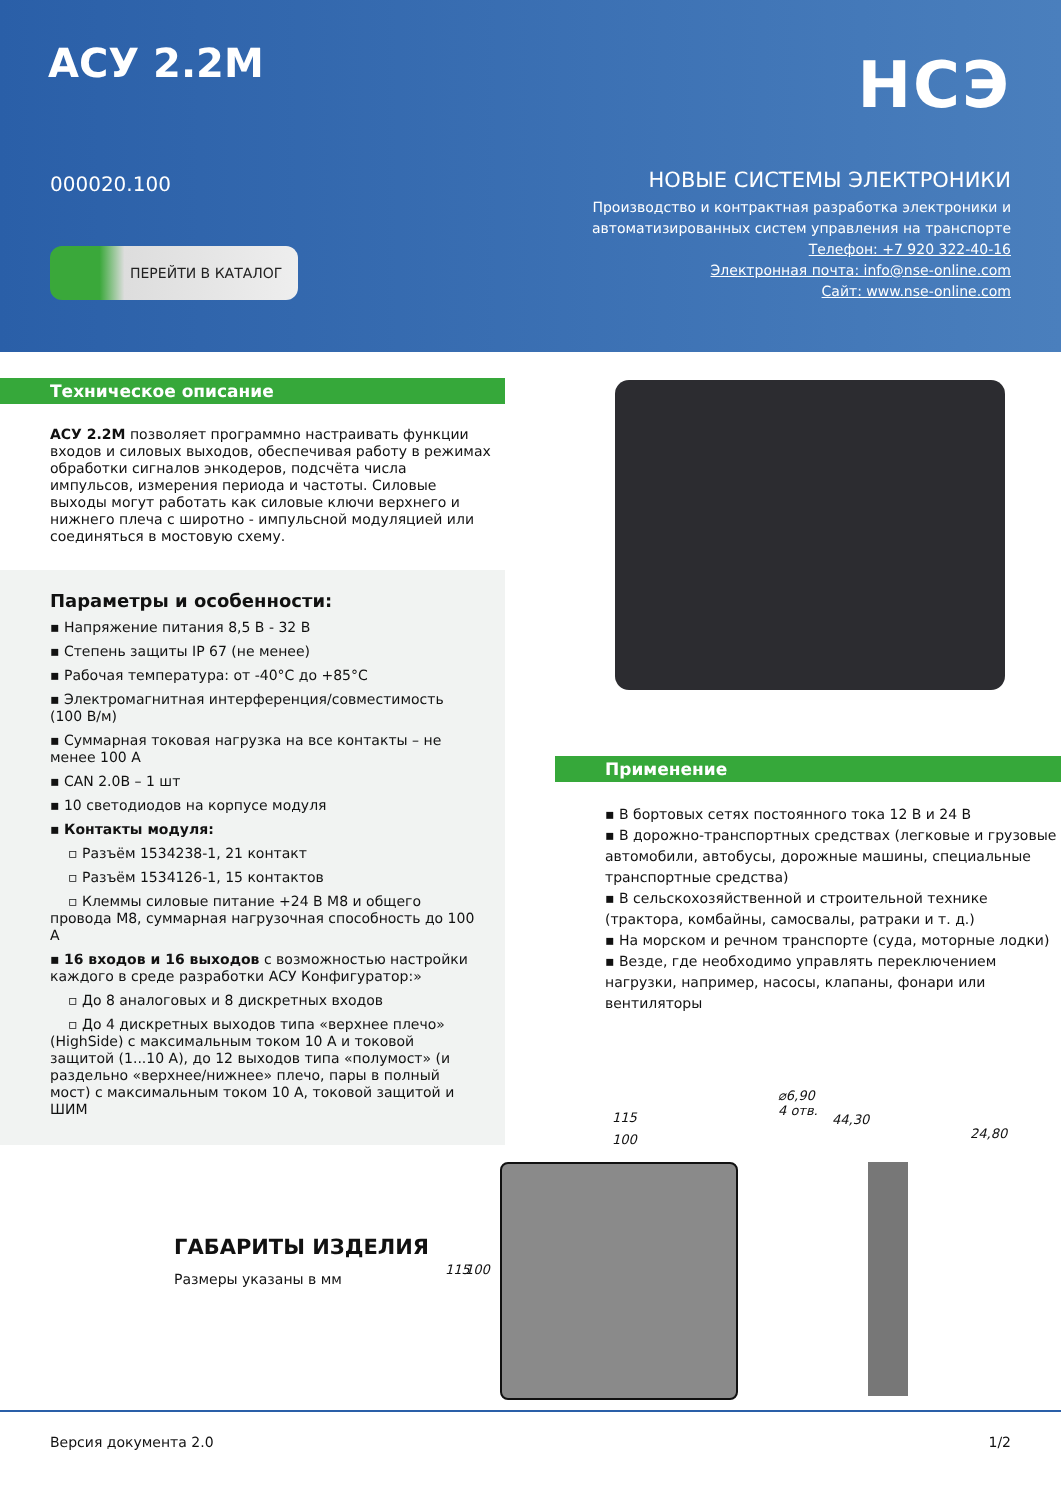АСУ 2.2М
000020.100
ПЕРЕЙТИ В КАТАЛОГ
НСЭ
НОВЫЕ СИСТЕМЫ ЭЛЕКТРОНИКИ
Производство и контрактная разработка электроники и
автоматизированных систем управления на транспорте
Телефон: +7 920 322-40-16
Электронная почта: info@nse-online.com
Сайт: www.nse-online.com
Техническое описание
АСУ 2.2М позволяет программно настраивать функции входов и силовых выходов, обеспечивая работу в режимах обработки сигналов энкодеров, подсчёта числа импульсов, измерения периода и частоты. Силовые выходы могут работать как силовые ключи верхнего и нижнего плеча с широтно - импульсной модуляцией или соединяться в мостовую схему.
Параметры и особенности:
▪ Напряжение питания 8,5 В - 32 В
▪ Степень защиты IP 67 (не менее)
▪ Рабочая температура: от -40°C до +85°C
▪ Электромагнитная интерференция/совместимость (100 В/м)
▪ Суммарная токовая нагрузка на все контакты – не менее 100 А
▪ CAN 2.0B – 1 шт
▪ 10 светодиодов на корпусе модуля
▪ Контакты модуля:
▫ Разъём 1534238-1, 21 контакт
▫ Разъём 1534126-1, 15 контактов
▫ Клеммы силовые питание +24 В М8 и общего провода М8, суммарная нагрузочная способность до 100 А
▪ 16 входов и 16 выходов с возможностью настройки каждого в среде разработки АСУ Конфигуратор:»
▫ До 8 аналоговых и 8 дискретных входов
▫ До 4 дискретных выходов типа «верхнее плечо» (HighSide) с максимальным током 10 А и токовой защитой (1...10 А), до 12 выходов типа «полумост» (и раздельно «верхнее/нижнее» плечо, пары в полный мост) с максимальным током 10 А, токовой защитой и ШИМ
Применение
▪ В бортовых сетях постоянного тока 12 В и 24 В
▪ В дорожно-транспортных средствах (легковые и грузовые автомобили, автобусы, дорожные машины, специальные транспортные средства)
▪ В сельскохозяйственной и строительной технике (трактора, комбайны, самосвалы, ратраки и т. д.)
▪ На морском и речном транспорте (суда, моторные лодки)
▪ Везде, где необходимо управлять переключением нагрузки, например, насосы, клапаны, фонари или вентиляторы
ГАБАРИТЫ ИЗДЕЛИЯ
Размеры указаны в мм
⌀6,90
4 отв. 115
100
44,30
24,80
115 100
Версия документа 2.0 1/2